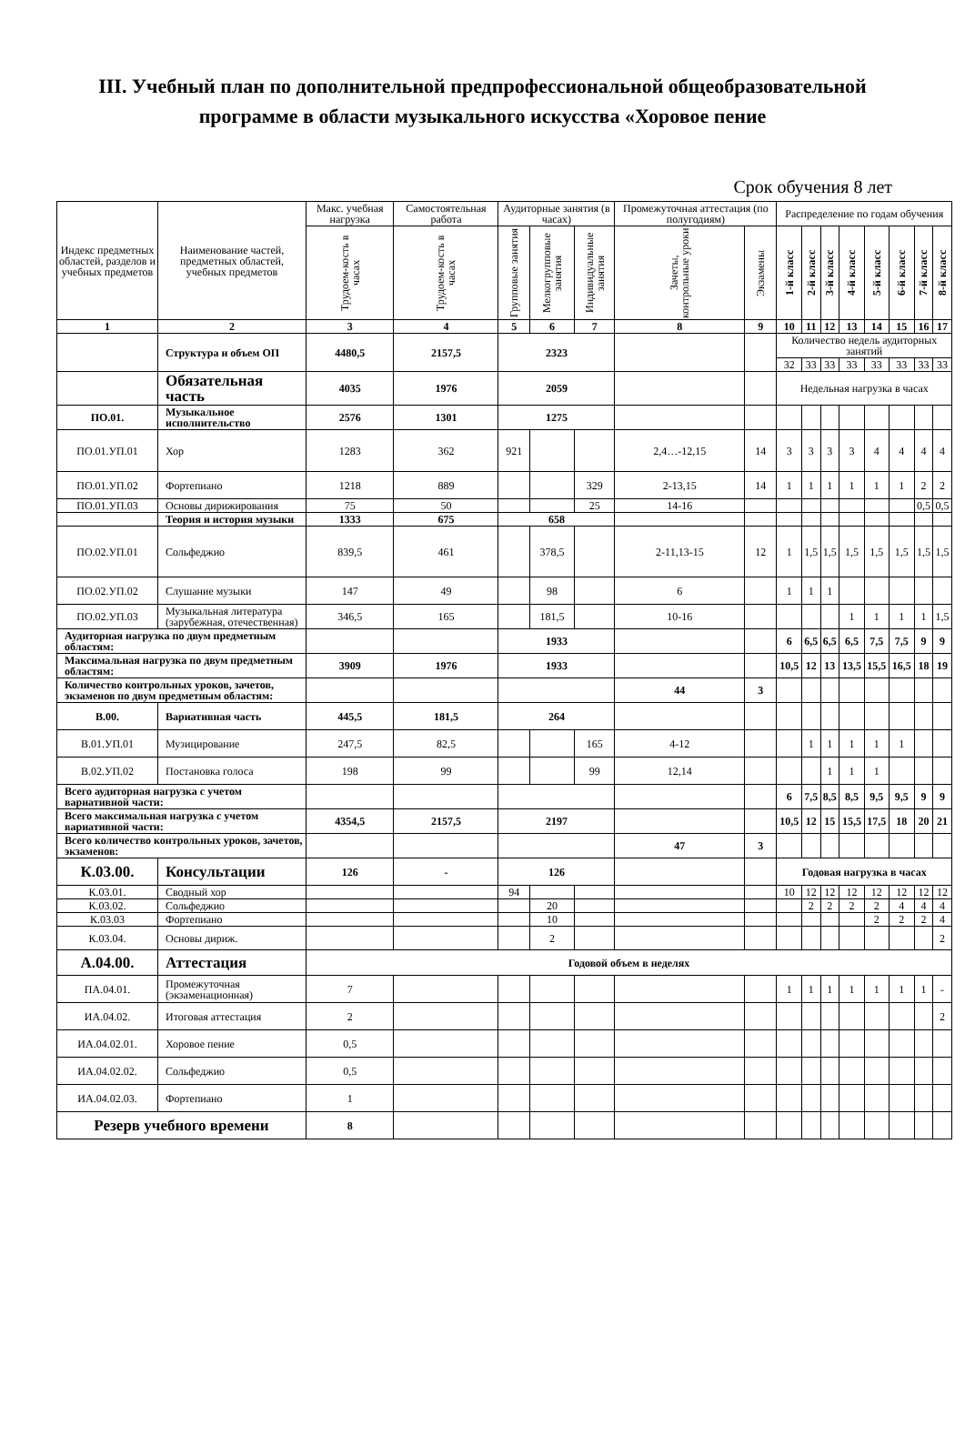III. Учебный план по дополнительной предпрофессиональной общеобразовательной программе в области музыкального искусства «Хоровое пение
Срок обучения 8 лет
| Индекс предметных областей, разделов и учебных предметов | Наименование частей, предметных областей, учебных предметов | Макс. учебная нагрузка | Самостоятельная работа | Аудиторные занятия (в часах) | | | Промежуточная аттестация (по полугодиям) | | Распределение по годам обучения | | | | | | | |
| --- | --- | --- | --- | --- | --- | --- | --- | --- | --- | --- | --- | --- | --- | --- | --- | --- |
| | | Трудоем-кость в часах | Трудоем-кость в часах | Групповые занятия | Мелкогрупповые занятия | Индивидуальные занятия | Зачеты, контрольные уроки | Экзамены | 1-й класс | 2-й класс | 3-й класс | 4-й класс | 5-й класс | 6-й класс | 7-й класс | 8-й класс |
| 1 | 2 | 3 | 4 | 5 | 6 | 7 | 8 | 9 | 10 | 11 | 12 | 13 | 14 | 15 | 16 | 17 |
| | Структура и объем ОП | 4480,5 | 2157,5 | 2323 | | | | | Количество недель аудиторных занятий | | | | | | | |
| | | | | | | | | | 32 | 33 | 33 | 33 | 33 | 33 | 33 | 33 |
| | Обязательная часть | 4035 | 1976 | 2059 | | | | | Недельная нагрузка в часах | | | | | | | |
| ПО.01. | Музыкальное исполнительство | 2576 | 1301 | 1275 | | | | | | | | | | | | |
| ПО.01.УП.01 | Хор | 1283 | 362 | 921 | | | 2,4…-12,15 | 14 | 3 | 3 | 3 | 3 | 4 | 4 | 4 | 4 |
| ПО.01.УП.02 | Фортепиано | 1218 | 889 | | | 329 | 2-13,15 | 14 | 1 | 1 | 1 | 1 | 1 | 1 | 2 | 2 |
| ПО.01.УП.03 | Основы дирижирования | 75 | 50 | | | 25 | 14-16 | | | | | | | | 0,5 | 0,5 |
| | Теория и история музыки | 1333 | 675 | 658 | | | | | | | | | | | | |
| ПО.02.УП.01 | Сольфеджио | 839,5 | 461 | | 378,5 | | 2-11,13-15 | 12 | 1 | 1,5 | 1,5 | 1,5 | 1,5 | 1,5 | 1,5 | 1,5 |
| ПО.02.УП.02 | Слушание музыки | 147 | 49 | | 98 | | 6 | | 1 | 1 | 1 | | | | | |
| ПО.02.УП.03 | Музыкальная литература (зарубежная, отечественная) | 346,5 | 165 | | 181,5 | | 10-16 | | | | | 1 | 1 | 1 | 1 | 1,5 |
| Аудиторная нагрузка по двум предметным областям: | | | | 1933 | | | | | 6 | 6,5 | 6,5 | 6,5 | 7,5 | 7,5 | 9 | 9 |
| Максимальная нагрузка по двум предметным областям: | | 3909 | 1976 | 1933 | | | | | 10,5 | 12 | 13 | 13,5 | 15,5 | 16,5 | 18 | 19 |
| Количество контрольных уроков, зачетов, экзаменов по двум предметным областям: | | | | | | | 44 | 3 | | | | | | | | |
| В.00. | Вариативная часть | 445,5 | 181,5 | 264 | | | | | | | | | | | | |
| В.01.УП.01 | Музицирование | 247,5 | 82,5 | | | 165 | 4-12 | | | 1 | 1 | 1 | 1 | 1 | | |
| В.02.УП.02 | Постановка голоса | 198 | 99 | | | 99 | 12,14 | | | | 1 | 1 | 1 | | | |
| Всего аудиторная нагрузка с учетом вариативной части: | | | | | | | | | 6 | 7,5 | 8,5 | 8,5 | 9,5 | 9,5 | 9 | 9 |
| Всего максимальная нагрузка с учетом вариативной части: | | 4354,5 | 2157,5 | 2197 | | | | | 10,5 | 12 | 15 | 15,5 | 17,5 | 18 | 20 | 21 |
| Всего количество контрольных уроков, зачетов, экзаменов: | | | | | | | 47 | 3 | | | | | | | | |
| К.03.00. | Консультации | 126 | - | 126 | | | | | Годовая нагрузка в часах | | | | | | | |
| К.03.01. | Сводный хор | | | 94 | | | | | 10 | 12 | 12 | 12 | 12 | 12 | 12 | 12 |
| К.03.02. | Сольфеджио | | | | 20 | | | | | 2 | 2 | 2 | 2 | 4 | 4 | 4 |
| К.03.03 | Фортепиано | | | | 10 | | | | | | | | 2 | 2 | 2 | 4 |
| К.03.04. | Основы дириж. | | | | 2 | | | | | | | | | | | 2 |
| А.04.00. | Аттестация | Годовой объем в неделях | | | | | | | | | | | | | | |
| ПА.04.01. | Промежуточная (экзаменационная) | 7 | | | | | | | 1 | 1 | 1 | 1 | 1 | 1 | 1 | - |
| ИА.04.02. | Итоговая аттестация | 2 | | | | | | | | | | | | | | 2 |
| ИА.04.02.01. | Хоровое пение | 0,5 | | | | | | | | | | | | | | |
| ИА.04.02.02. | Сольфеджио | 0,5 | | | | | | | | | | | | | | |
| ИА.04.02.03. | Фортепиано | 1 | | | | | | | | | | | | | | |
| Резерв учебного времени | | 8 | | | | | | | | | | | | | | |